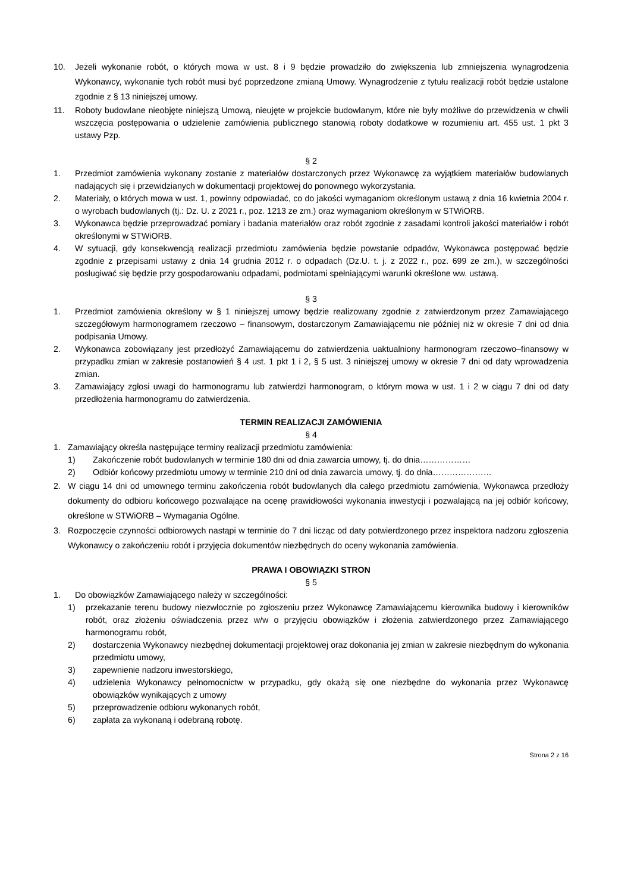10. Jeżeli wykonanie robót, o których mowa w ust. 8 i 9 będzie prowadziło do zwiększenia lub zmniejszenia wynagrodzenia Wykonawcy, wykonanie tych robót musi być poprzedzone zmianą Umowy. Wynagrodzenie z tytułu realizacji robót będzie ustalone zgodnie z § 13 niniejszej umowy.
11. Roboty budowlane nieobjęte niniejszą Umową, nieujęte w projekcie budowlanym, które nie były możliwe do przewidzenia w chwili wszczęcia postępowania o udzielenie zamówienia publicznego stanowią roboty dodatkowe w rozumieniu art. 455 ust. 1 pkt 3 ustawy Pzp.
§ 2
1. Przedmiot zamówienia wykonany zostanie z materiałów dostarczonych przez Wykonawcę za wyjątkiem materiałów budowlanych nadających się i przewidzianych w dokumentacji projektowej do ponownego wykorzystania.
2. Materiały, o których mowa w ust. 1, powinny odpowiadać, co do jakości wymaganiom określonym ustawą z dnia 16 kwietnia 2004 r. o wyrobach budowlanych (tj.: Dz. U. z 2021 r., poz. 1213 ze zm.) oraz wymaganiom określonym w STWiORB.
3. Wykonawca będzie przeprowadzać pomiary i badania materiałów oraz robót zgodnie z zasadami kontroli jakości materiałów i robót określonymi w STWiORB.
4. W sytuacji, gdy konsekwencją realizacji przedmiotu zamówienia będzie powstanie odpadów, Wykonawca postępować będzie zgodnie z przepisami ustawy z dnia 14 grudnia 2012 r. o odpadach (Dz.U. t. j. z 2022 r., poz. 699 ze zm.), w szczególności posługiwać się będzie przy gospodarowaniu odpadami, podmiotami spełniającymi warunki określone ww. ustawą.
§ 3
1. Przedmiot zamówienia określony w § 1 niniejszej umowy będzie realizowany zgodnie z zatwierdzonym przez Zamawiającego szczegółowym harmonogramem rzeczowo – finansowym, dostarczonym Zamawiającemu nie później niż w okresie 7 dni od dnia podpisania Umowy.
2. Wykonawca zobowiązany jest przedłożyć Zamawiającemu do zatwierdzenia uaktualniony harmonogram rzeczowo–finansowy w przypadku zmian w zakresie postanowień § 4 ust. 1 pkt 1 i 2, § 5 ust. 3 niniejszej umowy w okresie 7 dni od daty wprowadzenia zmian.
3. Zamawiający zgłosi uwagi do harmonogramu lub zatwierdzi harmonogram, o którym mowa w ust. 1 i 2 w ciągu 7 dni od daty przedłożenia harmonogramu do zatwierdzenia.
TERMIN REALIZACJI ZAMÓWIENIA
§ 4
1. Zamawiający określa następujące terminy realizacji przedmiotu zamówienia:
1) Zakończenie robót budowlanych w terminie 180 dni od dnia zawarcia umowy, tj. do dnia………………
2) Odbiór końcowy przedmiotu umowy w terminie 210 dni od dnia zawarcia umowy, tj. do dnia…………………
2. W ciągu 14 dni od umownego terminu zakończenia robót budowlanych dla całego przedmiotu zamówienia, Wykonawca przedłoży dokumenty do odbioru końcowego pozwalające na ocenę prawidłowości wykonania inwestycji i pozwalającą na jej odbiór końcowy, określone w STWiORB – Wymagania Ogólne.
3. Rozpoczęcie czynności odbiorowych nastąpi w terminie do 7 dni licząc od daty potwierdzonego przez inspektora nadzoru zgłoszenia Wykonawcy o zakończeniu robót i przyjęcia dokumentów niezbędnych do oceny wykonania zamówienia.
PRAWA I OBOWIĄZKI STRON
§ 5
1. Do obowiązków Zamawiającego należy w szczególności:
1) przekazanie terenu budowy niezwłocznie po zgłoszeniu przez Wykonawcę Zamawiającemu kierownika budowy i kierowników robót, oraz złożeniu oświadczenia przez w/w o przyjęciu obowiązków i złożenia zatwierdzonego przez Zamawiającego harmonogramu robót,
2) dostarczenia Wykonawcy niezbędnej dokumentacji projektowej oraz dokonania jej zmian w zakresie niezbędnym do wykonania przedmiotu umowy,
3) zapewnienie nadzoru inwestorskiego,
4) udzielenia Wykonawcy pełnomocnictw w przypadku, gdy okażą się one niezbędne do wykonania przez Wykonawcę obowiązków wynikających z umowy
5) przeprowadzenie odbioru wykonanych robót,
6) zapłata za wykonaną i odebraną robotę.
Strona 2 z 16